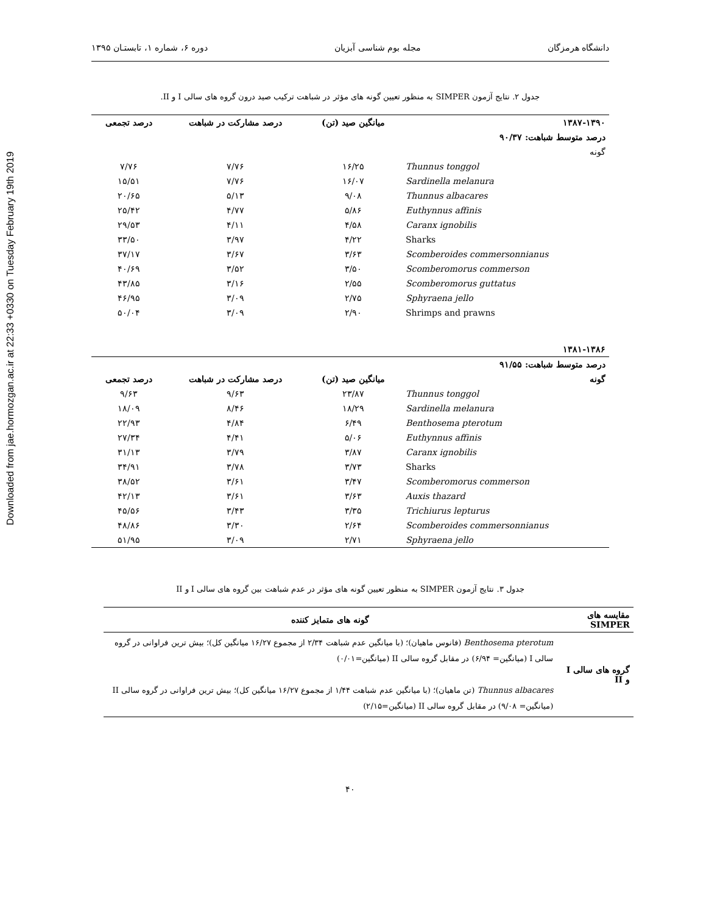Downloaded from jae.hormozgan.ac.ir at 22:33 +0330 on Tuesday February 19th 2019
دانشگاه هرمزگان مجله بوم شناسی آبزیان دوره ۶، شماره ۱، تابستـان ۱۳۹۵
جدول ۲. نتایج آزمون SIMPER به منظور تعیین گونه های مؤثر در شباهت ترکیب صید درون گروه های سالی I و II.
| ۱۳۸۷-۱۳۹۰ | میانگین صید (تن) | درصد مشارکت در شباهت | درصد تجمعی |
| --- | --- | --- | --- |
| درصد متوسط شباهت: ۹۰/۳۷ | | | |
| گونه | | | |
| Thunnus tonggol | ۱۶/۲۵ | ۷/۷۶ | ۷/۷۶ |
| Sardinella melanura | ۱۶/۰۷ | ۷/۷۶ | ۱۵/۵۱ |
| Thunnus albacares | ۹/۰۸ | ۵/۱۳ | ۲۰/۶۵ |
| Euthynnus affinis | ۵/۸۶ | ۴/۷۷ | ۲۵/۴۲ |
| Caranx ignobilis | ۴/۵۸ | ۴/۱۱ | ۲۹/۵۳ |
| Sharks | ۴/۲۲ | ۳/۹۷ | ۳۳/۵۰ |
| Scomberoides commersonnianus | ۳/۶۳ | ۳/۶۷ | ۳۷/۱۷ |
| Scomberomorus commerson | ۳/۵۰ | ۳/۵۲ | ۴۰/۶۹ |
| Scomberomorus guttatus | ۲/۵۵ | ۳/۱۶ | ۴۳/۸۵ |
| Sphyraena jello | ۲/۷۵ | ۳/۰۹ | ۴۶/۹۵ |
| Shrimps and prawns | ۲/۹۰ | ۳/۰۹ | ۵۰/۰۴ |
| ۱۳۸۱-۱۳۸۶ | | | |
| درصد متوسط شباهت: ۹۱/۵۵ | | | |
| گونه | میانگین صید (تن) | درصد مشارکت در شباهت | درصد تجمعی |
| Thunnus tonggol | ۲۳/۸۷ | ۹/۶۳ | ۹/۶۳ |
| Sardinella melanura | ۱۸/۲۹ | ۸/۴۶ | ۱۸/۰۹ |
| Benthosema pterotum | ۶/۴۹ | ۴/۸۴ | ۲۲/۹۳ |
| Euthynnus affinis | ۵/۰۶ | ۴/۴۱ | ۲۷/۳۴ |
| Caranx ignobilis | ۳/۸۷ | ۳/۷۹ | ۳۱/۱۳ |
| Sharks | ۳/۷۳ | ۳/۷۸ | ۳۴/۹۱ |
| Scomberomorus commerson | ۳/۴۷ | ۳/۶۱ | ۳۸/۵۲ |
| Auxis thazard | ۳/۶۳ | ۳/۶۱ | ۴۲/۱۳ |
| Trichiurus lepturus | ۳/۳۵ | ۳/۴۳ | ۴۵/۵۶ |
| Scomberoides commersonnianus | ۲/۶۴ | ۳/۳۰ | ۴۸/۸۶ |
| Sphyraena jello | ۲/۷۱ | ۳/۰۹ | ۵۱/۹۵ |
جدول ۳. نتایج آزمون SIMPER به منظور تعیین گونه های مؤثر در عدم شباهت بین گروه های سالی I و II
| مقایسه های SIMPER | گونه های متمایز کننده |
| --- | --- |
| گروه های سالی I و II | Benthosema pterotum (فانوس ماهیان)؛ (با میانگین عدم شباهت ۲/۳۴ از مجموع ۱۶/۲۷ میانگین کل)؛ بیش ترین فراوانی در گروه سالی I (میانگین= ۶/۹۴) در مقابل گروه سالی II (میانگین=۰/۰۱) Thunnus albacares (تن ماهیان)؛ (با میانگین عدم شباهت ۱/۴۴ از مجموع ۱۶/۲۷ میانگین کل)؛ بیش ترین فراوانی در گروه سالی II (میانگین= ۹/۰۸) در مقابل گروه سالی II (میانگین=۲/۱۵) |
۴۰